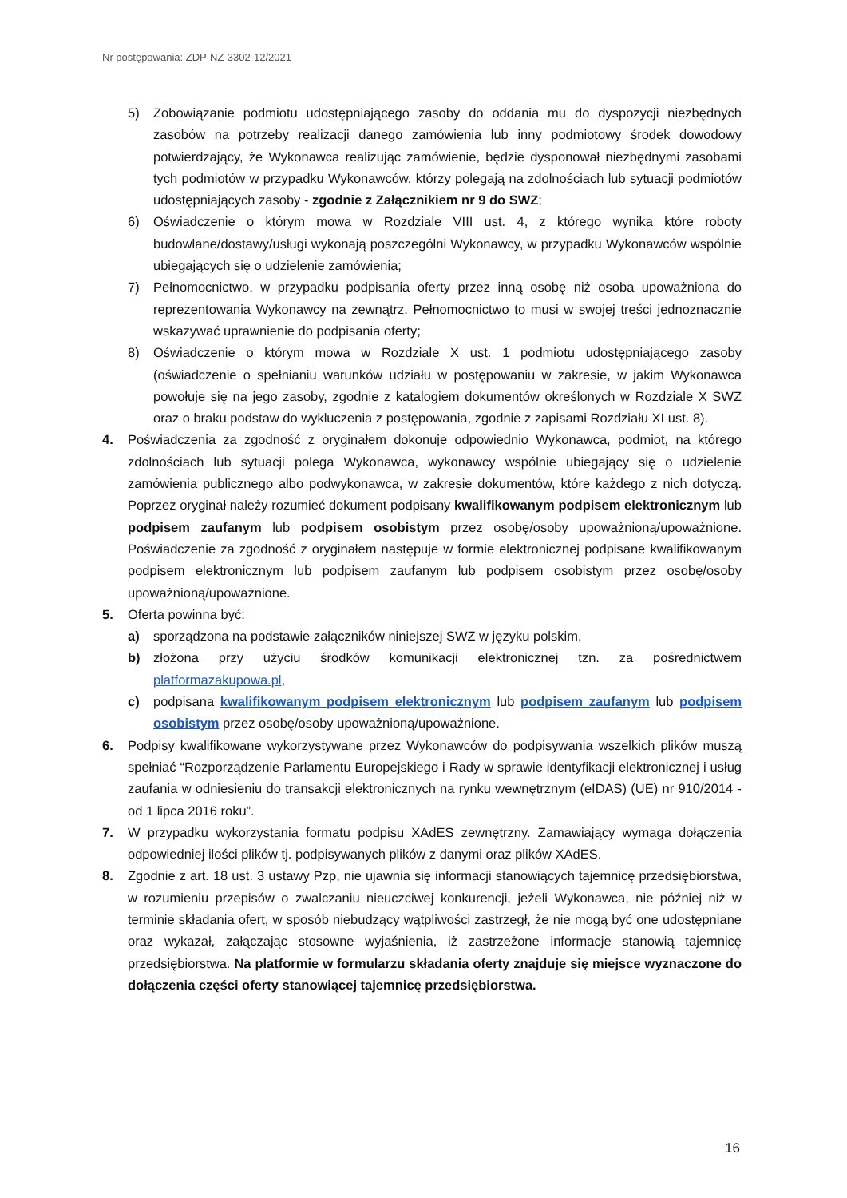Nr postępowania: ZDP-NZ-3302-12/2021
5) Zobowiązanie podmiotu udostępniającego zasoby do oddania mu do dyspozycji niezbędnych zasobów na potrzeby realizacji danego zamówienia lub inny podmiotowy środek dowodowy potwierdzający, że Wykonawca realizując zamówienie, będzie dysponował niezbędnymi zasobami tych podmiotów w przypadku Wykonawców, którzy polegają na zdolnościach lub sytuacji podmiotów udostępniających zasoby - zgodnie z Załącznikiem nr 9 do SWZ;
6) Oświadczenie o którym mowa w Rozdziale VIII ust. 4, z którego wynika które roboty budowlane/dostawy/usługi wykonają poszczególni Wykonawcy, w przypadku Wykonawców wspólnie ubiegających się o udzielenie zamówienia;
7) Pełnomocnictwo, w przypadku podpisania oferty przez inną osobę niż osoba upoważniona do reprezentowania Wykonawcy na zewnątrz. Pełnomocnictwo to musi w swojej treści jednoznacznie wskazywać uprawnienie do podpisania oferty;
8) Oświadczenie o którym mowa w Rozdziale X ust. 1 podmiotu udostępniającego zasoby (oświadczenie o spełnianiu warunków udziału w postępowaniu w zakresie, w jakim Wykonawca powołuje się na jego zasoby, zgodnie z katalogiem dokumentów określonych w Rozdziale X SWZ oraz o braku podstaw do wykluczenia z postępowania, zgodnie z zapisami Rozdziału XI ust. 8).
4. Poświadczenia za zgodność z oryginałem dokonuje odpowiednio Wykonawca, podmiot, na którego zdolnościach lub sytuacji polega Wykonawca, wykonawcy wspólnie ubiegający się o udzielenie zamówienia publicznego albo podwykonawca, w zakresie dokumentów, które każdego z nich dotyczą. Poprzez oryginał należy rozumieć dokument podpisany kwalifikowanym podpisem elektronicznym lub podpisem zaufanym lub podpisem osobistym przez osobę/osoby upoważnioną/upoważnione. Poświadczenie za zgodność z oryginałem następuje w formie elektronicznej podpisane kwalifikowanym podpisem elektronicznym lub podpisem zaufanym lub podpisem osobistym przez osobę/osoby upoważnioną/upoważnione.
5. Oferta powinna być:
a) sporządzona na podstawie załączników niniejszej SWZ w języku polskim,
b) złożona przy użyciu środków komunikacji elektronicznej tzn. za pośrednictwem platformazakupowa.pl,
c) podpisana kwalifikowanym podpisem elektronicznym lub podpisem zaufanym lub podpisem osobistym przez osobę/osoby upoważnioną/upoważnione.
6. Podpisy kwalifikowane wykorzystywane przez Wykonawców do podpisywania wszelkich plików muszą spełniać “Rozporządzenie Parlamentu Europejskiego i Rady w sprawie identyfikacji elektronicznej i usług zaufania w odniesieniu do transakcji elektronicznych na rynku wewnętrznym (eIDAS) (UE) nr 910/2014 - od 1 lipca 2016 roku”.
7. W przypadku wykorzystania formatu podpisu XAdES zewnętrzny. Zamawiający wymaga dołączenia odpowiedniej ilości plików tj. podpisywanych plików z danymi oraz plików XAdES.
8. Zgodnie z art. 18 ust. 3 ustawy Pzp, nie ujawnia się informacji stanowiących tajemnicę przedsiębiorstwa, w rozumieniu przepisów o zwalczaniu nieuczciwej konkurencji, jeżeli Wykonawca, nie później niż w terminie składania ofert, w sposób niebudzący wątpliwości zastrzegł, że nie mogą być one udostępniane oraz wykazał, załączając stosowne wyjaśnienia, iż zastrzeżone informacje stanowią tajemnicę przedsiębiorstwa. Na platformie w formularzu składania oferty znajduje się miejsce wyznaczone do dołączenia części oferty stanowiącej tajemnicę przedsiębiorstwa.
16